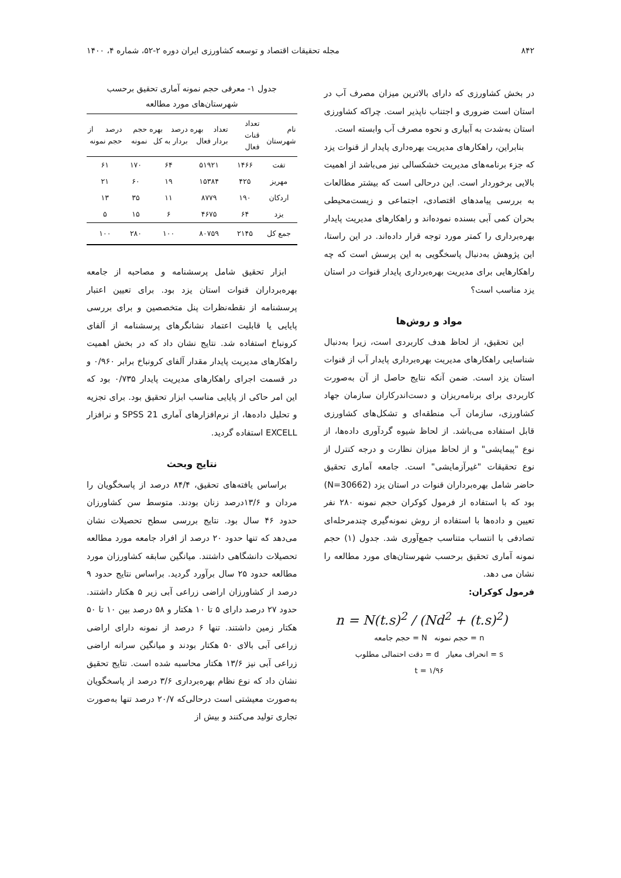۸۴۲ مجله تحقیقات اقتصاد و توسعه کشاورزی ایران دوره ۲-۵۲، شماره ۴، ۱۴۰۰
در بخش کشاورزی که دارای بالاترین میزان مصرف آب در استان است ضروری و اجتناب ناپذیر است. چراکه کشاورزی استان به‌شدت به آبیاری و نحوه مصرف آب وابسته است.
بنابراین، راهکارهای مدیریت بهره‌داری پایدار از قنوات یزد که جزء برنامه‌های مدیریت خشکسالی نیز می‌باشد از اهمیت بالایی برخوردار است. این درحالی است که بیشتر مطالعات به بررسی پیامدهای اقتصادی، اجتماعی و زیست‌محیطی بحران کمی آبی بسنده نموده‌اند و راهکارهای مدیریت پایدار بهره‌برداری را کمتر مورد توجه قرار داده‌اند. در این راستا، این پژوهش به‌دنبال پاسخگویی به این پرسش است که چه راهکارهایی برای مدیریت بهره‌برداری پایدار قنوات در استان یزد مناسب است؟
مواد و روش‌ها
این تحقیق، از لحاظ هدف کاربردی است، زیرا به‌دنبال شناسایی راهکارهای مدیریت بهره‌برداری پایدار آب از قنوات استان یزد است. ضمن آنکه نتایج حاصل از آن به‌صورت کاربردی برای برنامه‌ریزان و دست‌اندرکاران سازمان جهاد کشاورزی، سازمان آب منطقه‌ای و تشکل‌های کشاورزی قابل استفاده می‌باشد. از لحاظ شیوه گردآوری داده‌ها، از نوع "پیمایشی" و از لحاظ میزان نظارت و درجه کنترل از نوع تحقیقات "غیرآزمایشی" است. جامعه آماری تحقیق حاضر شامل بهره‌برداران قنوات در استان یزد (N=30662) بود که با استفاده از فرمول کوکران حجم نمونه ۲۸۰ نفر تعیین و داده‌ها با استفاده از روش نمونه‌گیری چندمرحله‌ای تصادفی با انتساب متناسب جمع‌آوری شد. جدول (۱) حجم نمونه آماری تحقیق برحسب شهرستان‌های مورد مطالعه را نشان می دهد.
فرمول کوکران:
n = N(t.s)<sup>2</sup> / (Nd<sup>2</sup> + (t.s)<sup>2</sup>)
n = حجم نمونه N = حجم جامعه
s = انحراف معیار d = دقت احتمالی مطلوب
t = ۱/۹۶
جدول ۱- معرفی حجم نمونه آماری تحقیق برحسب شهرستان‌های مورد مطالعه
| نام شهرستان | تعداد قنات فعال | تعداد بهره بردار فعال | درصد بهره بردار به کل | حجم نمونه | درصد از حجم نمونه |
| --- | --- | --- | --- | --- | --- |
| تفت | ۱۴۶۶ | ۵۱۹۲۱ | ۶۴ | ۱۷۰ | ۶۱ |
| مهریز | ۴۲۵ | ۱۵۳۸۴ | ۱۹ | ۶۰ | ۲۱ |
| اردکان | ۱۹۰ | ۸۷۷۹ | ۱۱ | ۳۵ | ۱۳ |
| یزد | ۶۴ | ۴۶۷۵ | ۶ | ۱۵ | ۵ |
| جمع کل | ۲۱۴۵ | ۸۰۷۵۹ | ۱۰۰ | ۲۸۰ | ۱۰۰ |
ابزار تحقیق شامل پرسشنامه و مصاحبه از جامعه بهره‌برداران قنوات استان یزد بود. برای تعیین اعتبار پرسشنامه از نقطه‌نظرات پنل متخصصین و برای بررسی پایایی یا قابلیت اعتماد نشانگرهای پرسشنامه از آلفای کرونباخ استفاده شد. نتایج نشان داد که در بخش اهمیت راهکارهای مدیریت پایدار مقدار آلفای کرونباخ برابر ۰/۹۶۰ و در قسمت اجرای راهکارهای مدیریت پایدار ۰/۷۳۵ بود که این امر حاکی از پایایی مناسب ابزار تحقیق بود. برای تجزیه و تحلیل داده‌ها، از نرم‌افزارهای آماری SPSS 21 و نرافزار EXCELL استفاده گردید.
نتایج وبحث
براساس یافته‌های تحقیق، ۸۴/۴ درصد از پاسخگویان را مردان و ۱۳/۶درصد زنان بودند. متوسط سن کشاورزان حدود ۴۶ سال بود. نتایج بررسی سطح تحصیلات نشان می‌دهد که تنها حدود ۲۰ درصد از افراد جامعه مورد مطالعه تحصیلات دانشگاهی داشتند. میانگین سابقه کشاورزان مورد مطالعه حدود ۲۵ سال برآورد گردید. براساس نتایج حدود ۹ درصد از کشاورزان اراضی زراعی آبی زیر ۵ هکتار داشتند. حدود ۲۷ درصد دارای ۵ تا ۱۰ هکتار و ۵۸ درصد بین ۱۰ تا ۵۰ هکتار زمین داشتند. تنها ۶ درصد از نمونه دارای اراضی زراعی آبی بالای ۵۰ هکتار بودند و میانگین سرانه اراضی زراعی آبی نیز ۱۳/۶ هکتار محاسبه شده است. نتایج تحقیق نشان داد که نوع نظام بهره‌برداری ۳/۶ درصد از پاسخگویان به‌صورت معیشتی است درحالی‌که ۲۰/۷ درصد تنها به‌صورت تجاری تولید می‌کنند و بیش از